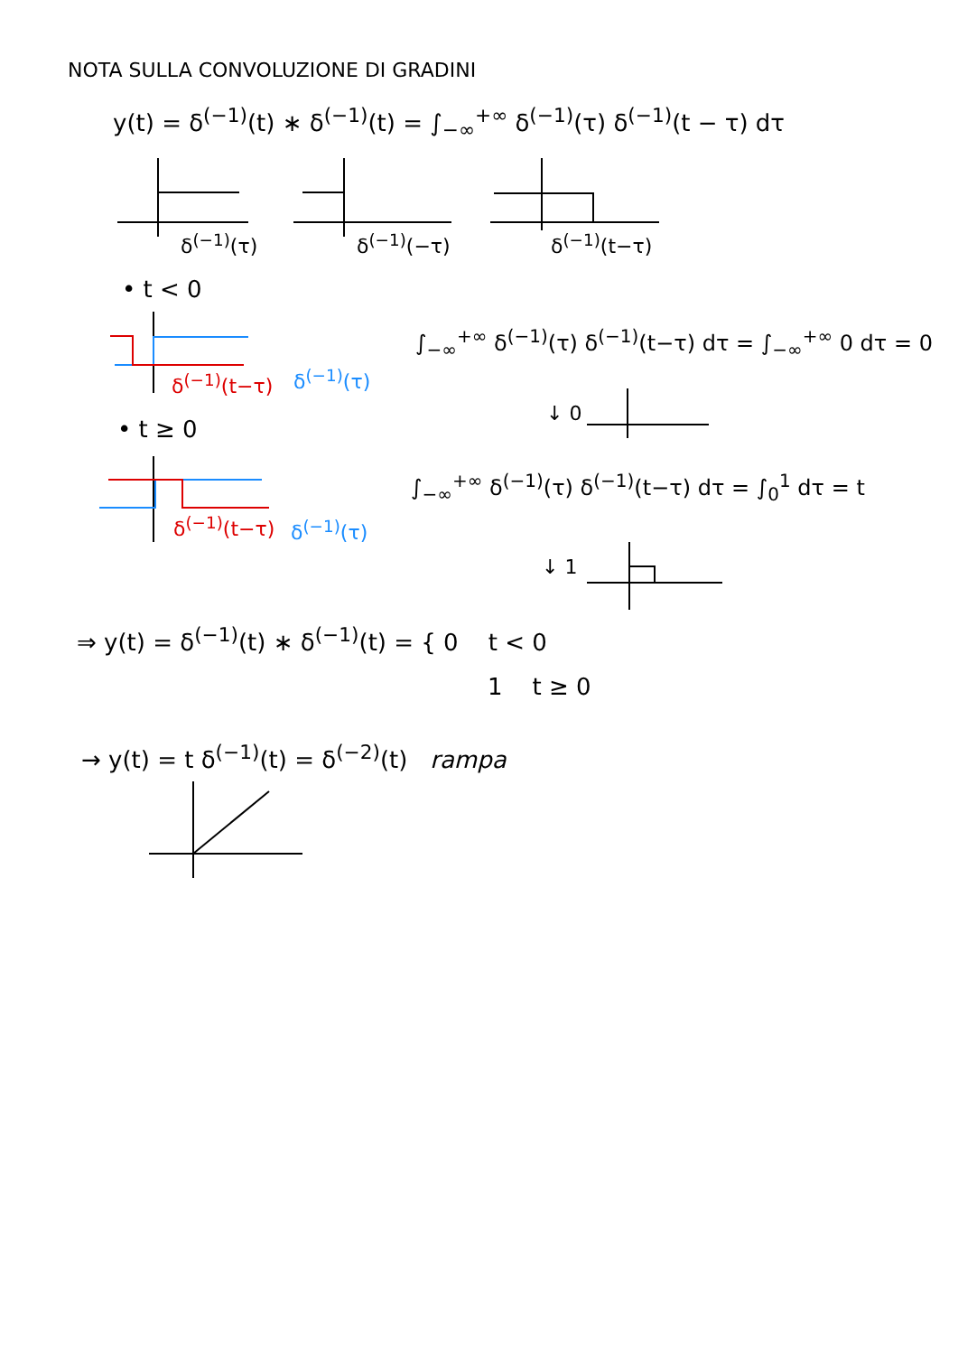NOTA SULLA CONVOLUZIONE DI GRADINI
y(t) = δ<sup>(−1)</sup>(t) ∗ δ<sup>(−1)</sup>(t) = ∫<sub>−∞</sub><sup>+∞</sup> δ<sup>(−1)</sup>(τ) δ<sup>(−1)</sup>(t − τ) dτ
δ<sup>(−1)</sup>(τ) δ<sup>(−1)</sup>(−τ) δ<sup>(−1)</sup>(t−τ)
• t < 0
δ<sup>(−1)</sup>(t−τ) δ<sup>(−1)</sup>(τ)
∫<sub>−∞</sub><sup>+∞</sup> δ<sup>(−1)</sup>(τ) δ<sup>(−1)</sup>(t−τ) dτ = ∫<sub>−∞</sub><sup>+∞</sup> 0 dτ = 0
↓ 0
• t ≥ 0
δ<sup>(−1)</sup>(t−τ) δ<sup>(−1)</sup>(τ)
∫<sub>−∞</sub><sup>+∞</sup> δ<sup>(−1)</sup>(τ) δ<sup>(−1)</sup>(t−τ) dτ = ∫<sub>0</sub><sup>1</sup> dτ = t
↓ 1
⇒ y(t) = δ<sup>(−1)</sup>(t) ∗ δ<sup>(−1)</sup>(t) = { 0 t < 0
1 t ≥ 0
→ y(t) = t δ<sup>(−1)</sup>(t) = δ<sup>(−2)</sup>(t) rampa